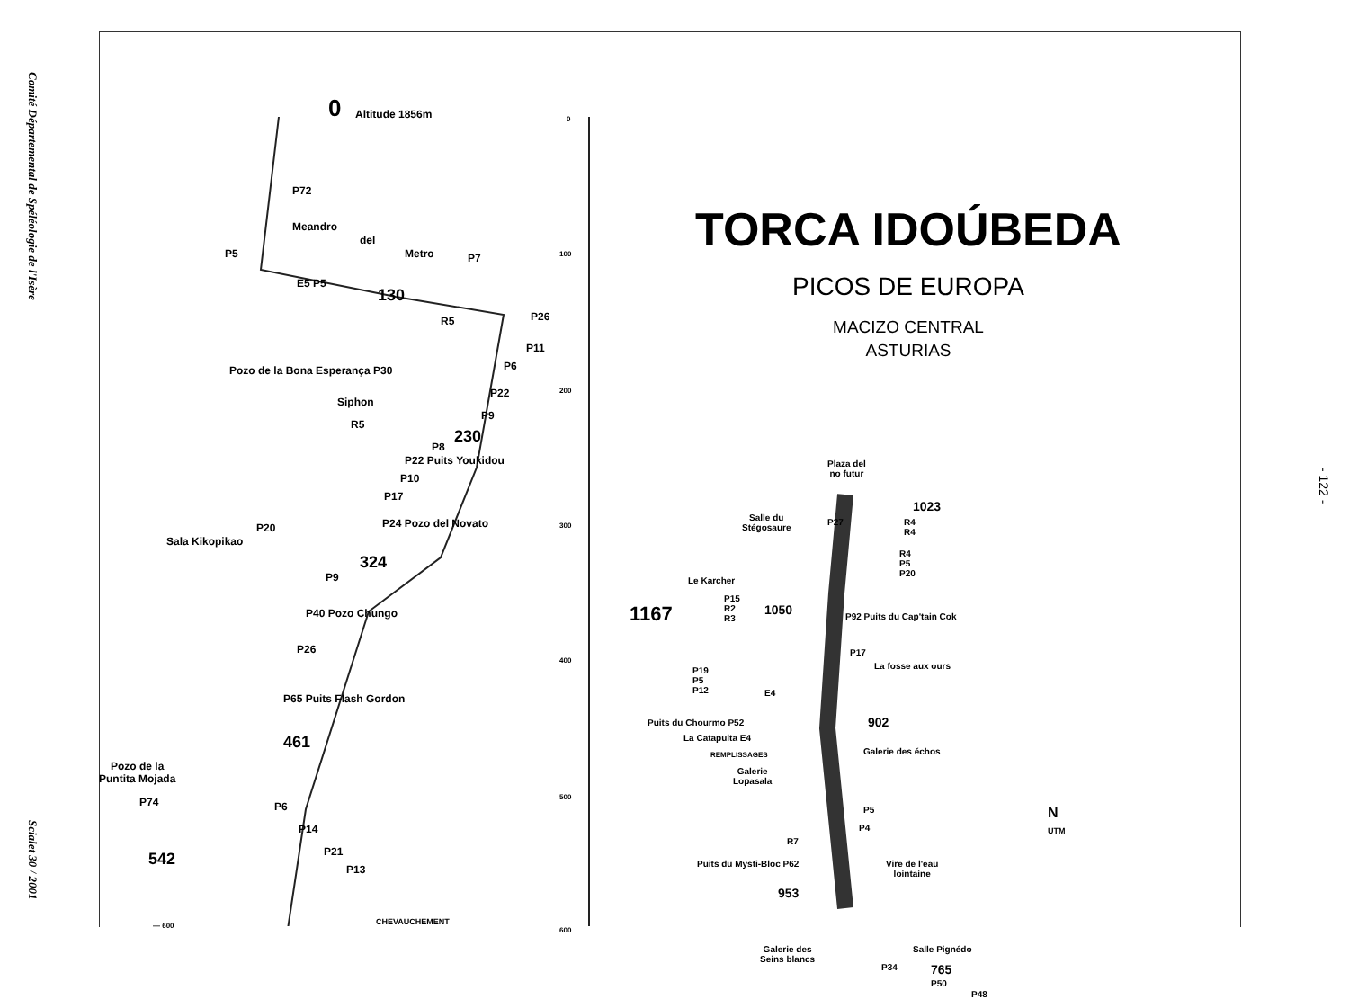Comité Départemental de Spéléologie de l'Isère Scialet 30 / 2001
- 122 -
0 Altitude 1856m
P72
Meandro
del
Metro P5 P7
E5 P5
130
R5 P26
P11
P6 Pozo de la Bona Esperança P30
P22
Siphon
P9
R5
230
P8
P22 Puits Youkidou
P10
P17
P24 Pozo del Novato P20
Sala Kikopikao
324
P9
P40 Pozo Chungo
P26
P65 Puits Flash Gordon
461
Pozo de la
Puntita Mojada
P74 P6
P14
P21
P13
542
CHEVAUCHEMENT — 600
0
100
200
300
400
500
600
TORCA IDOÚBEDA
PICOS DE EUROPA
MACIZO CENTRAL
ASTURIAS
Plaza del
no futur
1023
Salle du
Stégosaure
P27 R4
R4
R4
P5
P20
Le Karcher
P15
R2
R3 1167 1050 P92 Puits du Cap'tain Cok
P17
La fosse aux ours P19
P5
P12 E4
Puits du Chourmo P52
La Catapulta E4
902
Galerie des échos REMPLISSAGES
Galerie
Lopasala
P5
P4
R7
Puits du Mysti-Bloc P62 Vire de l'eau
lointaine
953
Galerie des
Seins blancs
Salle Pignédo
P34 765
P50
P48
N
UTM